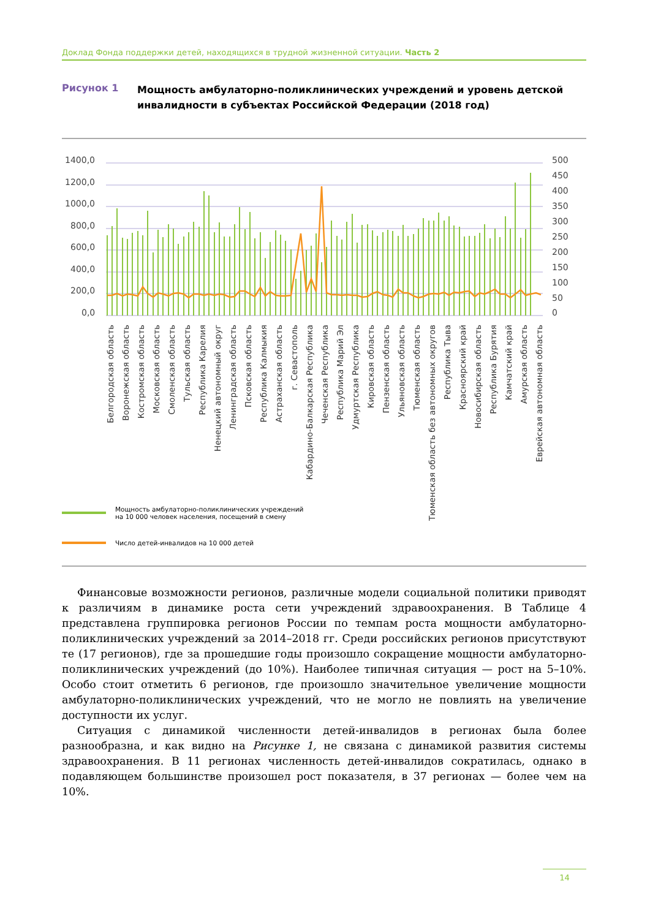Доклад Фонда поддержки детей, находящихся в трудной жизненной ситуации. Часть 2
Рисунок 1
Мощность амбулаторно-поликлинических учреждений и уровень детской инвалидности в субъектах Российской Федерации (2018 год)
1400,0
1200,0
1000,0
800,0
600,0
400,0
200,0
0,0
500
450
400
350
300
250
200
150
100
50
0
Белгородская область
Воронежская область
Костромская область
Московская область
Смоленская область
Тульская область
Республика Карелия
Ненецкий автономный округ
Ленинградская область
Псковская область
Республика Калмыкия
Астраханская область
г. Севастополь
Кабардино-Балкарская Республика
Чеченская Республика
Республика Марий Эл
Удмуртская Республика
Кировская область
Пензенская область
Ульяновская область
Тюменская область
Тюменская область без автономных округов
Республика Тыва
Красноярский край
Новосибирская область
Республика Бурятия
Камчатский край
Амурская область
Еврейская автономная область
Мощность амбулаторно-поликлинических учреждений
на 10 000 человек населения, посещений в смену
Число детей-инвалидов на 10 000 детей
Финансовые возможности регионов, различные модели социальной политики приводят к различиям в динамике роста сети учреждений здравоохранения. В Таблице 4 представлена группировка регионов России по темпам роста мощности амбулаторно-поликлинических учреждений за 2014–2018 гг. Среди российских регионов присутствуют те (17 регионов), где за прошедшие годы произошло сокращение мощности амбулаторно-поликлинических учреждений (до 10%). Наиболее типичная ситуация — рост на 5–10%. Особо стоит отметить 6 регионов, где произошло значительное увеличение мощности амбулаторно-поликлинических учреждений, что не могло не повлиять на увеличение доступности их услуг.
Ситуация с динамикой численности детей-инвалидов в регионах была более разнообразна, и как видно на Рисунке 1, не связана с динамикой развития системы здравоохранения. В 11 регионах численность детей-инвалидов сократилась, однако в подавляющем большинстве произошел рост показателя, в 37 регионах — более чем на 10%.
14